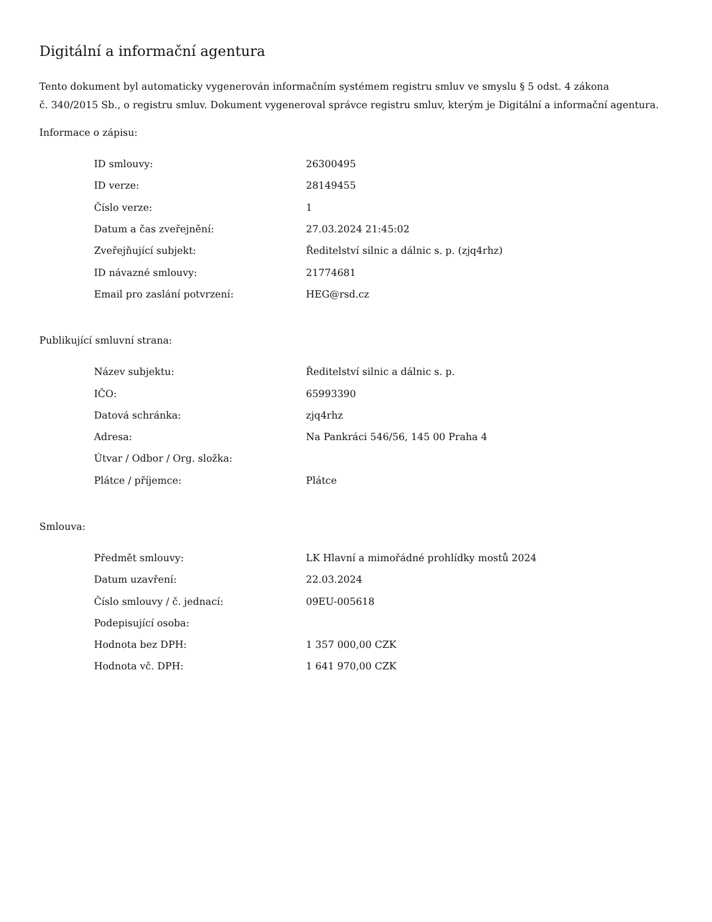Digitální a informační agentura
Tento dokument byl automaticky vygenerován informačním systémem registru smluv ve smyslu § 5 odst. 4 zákona
č. 340/2015 Sb., o registru smluv. Dokument vygeneroval správce registru smluv, kterým je Digitální a informační agentura.
Informace o zápisu:
| ID smlouvy: | 26300495 |
| ID verze: | 28149455 |
| Číslo verze: | 1 |
| Datum a čas zveřejnění: | 27.03.2024 21:45:02 |
| Zveřejňující subjekt: | Ředitelství silnic a dálnic s. p. (zjq4rhz) |
| ID návazné smlouvy: | 21774681 |
| Email pro zaslání potvrzení: | HEG@rsd.cz |
Publikující smluvní strana:
| Název subjektu: | Ředitelství silnic a dálnic s. p. |
| IČO: | 65993390 |
| Datová schránka: | zjq4rhz |
| Adresa: | Na Pankráci 546/56, 145 00 Praha 4 |
| Útvar / Odbor / Org. složka: | |
| Plátce / příjemce: | Plátce |
Smlouva:
| Předmět smlouvy: | LK Hlavní a mimořádné prohlídky mostů 2024 |
| Datum uzavření: | 22.03.2024 |
| Číslo smlouvy / č. jednací: | 09EU-005618 |
| Podepisující osoba: | |
| Hodnota bez DPH: | 1 357 000,00 CZK |
| Hodnota vč. DPH: | 1 641 970,00 CZK |